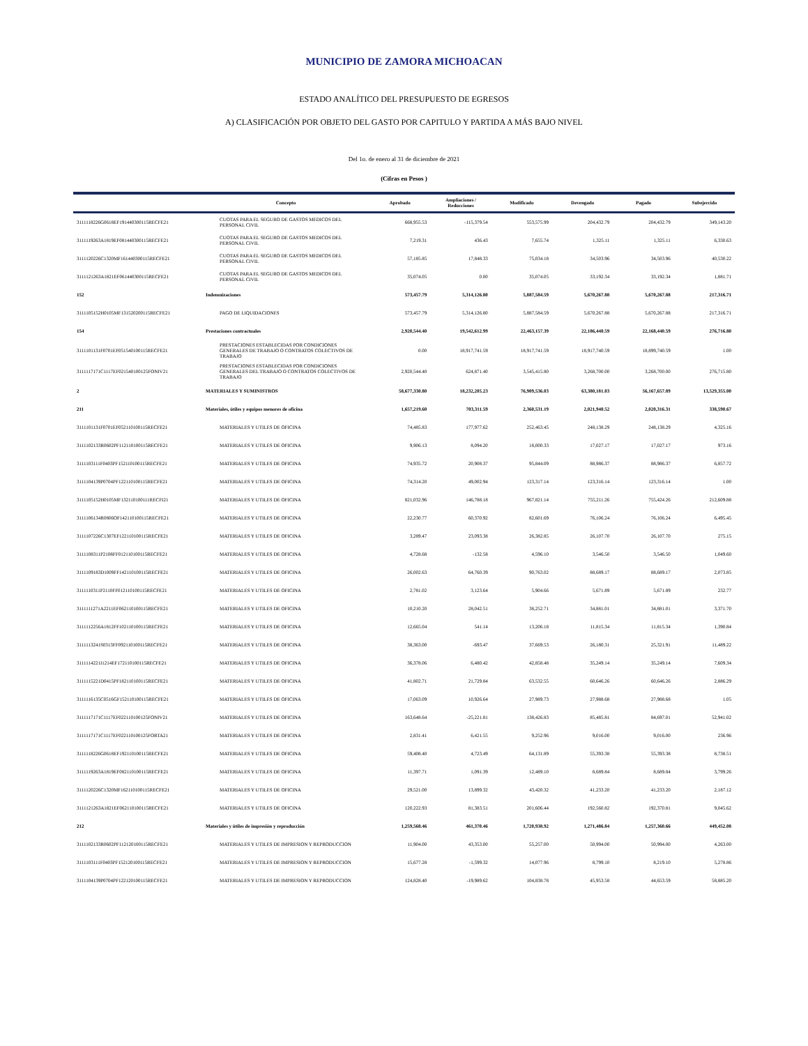MUNICIPIO DE ZAMORA MICHOACAN
ESTADO ANALÍTICO DEL PRESUPUESTO DE EGRESOS
A) CLASIFICACIÓN POR OBJETO DEL GASTO POR CAPITULO Y PARTIDA A MÁS BAJO NIVEL
Del 1o. de enero al 31 de diciembre de 2021
(Cifras en Pesos )
| | Concepto | Aprobado | Ampliaciones / Reducciones | Modificado | Devengado | Pagado | Subejercido |
| --- | --- | --- | --- | --- | --- | --- | --- |
| 3111118226G0618EF191440300115RECFE21 | CUOTAS PARA EL SEGURO DE GASTOS MEDICOS DEL PERSONAL CIVIL | 668,955.53 | -115,379.54 | 553,575.99 | 204,432.79 | 204,432.79 | 349,143.20 |
| 3111119263A1819EF081440300115RECFE21 | CUOTAS PARA EL SEGURO DE GASTOS MEDICOS DEL PERSONAL CIVIL | 7,219.31 | 436.43 | 7,655.74 | 1,325.11 | 1,325.11 | 6,330.63 |
| 3111120226C1320MF161440300115RECFE21 | CUOTAS PARA EL SEGURO DE GASTOS MEDICOS DEL PERSONAL CIVIL | 57,185.85 | 17,848.33 | 75,034.18 | 34,503.96 | 34,503.96 | 40,530.22 |
| 3111121263A1821EF061440300115RECFE21 | CUOTAS PARA EL SEGURO DE GASTOS MEDICOS DEL PERSONAL CIVIL | 35,074.05 | 0.00 | 35,074.05 | 33,192.34 | 33,192.34 | 1,881.71 |
| 152 | Indemnizaciones | 573,457.79 | 5,314,126.80 | 5,887,584.59 | 5,670,267.88 | 5,670,267.88 | 217,316.71 |
| 3111105152H0105MF131520200115RECFE21 | PAGO DE LIQUIDACIONES | 573,457.79 | 5,314,126.80 | 5,887,584.59 | 5,670,267.88 | 5,670,267.88 | 217,316.71 |
| 154 | Prestaciones contractuales | 2,920,544.40 | 19,542,612.99 | 22,463,157.39 | 22,186,440.59 | 22,168,440.59 | 276,716.80 |
| 3111101131F0701EF051540100115RECFE21 | PRESTACIONES ESTABLECIDAS POR CONDICIONES GENERALES DE TRABAJO O CONTRATOS COLECTIVOS DE TRABAJO | 0.00 | 18,917,741.59 | 18,917,741.59 | 18,917,740.59 | 18,899,740.59 | 1.00 |
| 3111117171C1117EF021540100125FONIV21 | PRESTACIONES ESTABLECIDAS POR CONDICIONES GENERALES DEL TRABAJO O CONTRATOS COLECTIVOS DE TRABAJO | 2,920,544.40 | 624,871.40 | 3,545,415.80 | 3,268,700.00 | 3,268,700.00 | 276,715.80 |
| 2 | MATERIALES Y SUMINISTROS | 58,677,330.80 | 18,232,205.23 | 76,909,536.03 | 63,380,181.03 | 56,167,657.89 | 13,529,355.00 |
| 211 | Materiales, útiles y equipos menores de oficina | 1,657,219.60 | 703,311.59 | 2,360,531.19 | 2,021,940.52 | 2,020,316.31 | 338,590.67 |
| 3111101131F0701EF052110100115RECFE21 | MATERIALES Y UTILES DE OFICINA | 74,485.83 | 177,977.62 | 252,463.45 | 248,138.29 | 248,138.29 | 4,325.16 |
| 3111102133R0602PF112110100115RECFE21 | MATERIALES Y UTILES DE OFICINA | 9,906.13 | 8,094.20 | 18,000.33 | 17,027.17 | 17,027.17 | 973.16 |
| 3111103111F0403PF152110100115RECFE21 | MATERIALES Y UTILES DE OFICINA | 74,935.72 | 20,908.37 | 95,844.09 | 88,986.37 | 88,986.37 | 6,857.72 |
| 3111104139P0704PF122110100115RECFE21 | MATERIALES Y UTILES DE OFICINA | 74,314.20 | 49,002.94 | 123,317.14 | 123,316.14 | 123,316.14 | 1.00 |
| 3111105152H0105MF132110100111RECFI21 | MATERIALES Y UTILES DE OFICINA | 821,032.96 | 146,788.18 | 967,821.14 | 755,211.26 | 755,424.26 | 212,609.88 |
| 3111106134R0806OF142110100115RECFE21 | MATERIALES Y UTILES DE OFICINA | 22,230.77 | 60,370.92 | 82,601.69 | 76,106.24 | 76,106.24 | 6,495.45 |
| 3111107226C1307EF122110100115RECFE21 | MATERIALES Y UTILES DE OFICINA | 3,289.47 | 23,093.38 | 26,382.85 | 26,107.70 | 26,107.70 | 275.15 |
| 3111108311P2108FF012110100115RECFE21 | MATERIALES Y UTILES DE OFICINA | 4,728.68 | -132.58 | 4,596.10 | 3,546.50 | 3,546.50 | 1,049.60 |
| 3111109183D1009FF142110100115RECFE21 | MATERIALES Y UTILES DE OFICINA | 26,002.63 | 64,760.39 | 90,763.02 | 88,689.17 | 88,689.17 | 2,073.85 |
| 3111110311P2110FF012110100115RECFE21 | MATERIALES Y UTILES DE OFICINA | 2,781.02 | 3,123.64 | 5,904.66 | 5,671.89 | 5,671.89 | 232.77 |
| 3111111271A2211EF062110100115RECFE21 | MATERIALES Y UTILES DE OFICINA | 10,210.20 | 28,042.51 | 38,252.71 | 34,881.01 | 34,881.01 | 3,371.70 |
| 3111112256A1812FF102110100115RECFE21 | MATERIALES Y UTILES DE OFICINA | 12,665.04 | 541.14 | 13,206.18 | 11,815.34 | 11,815.34 | 1,390.84 |
| 3111113241S0313FF092110100115RECFE21 | MATERIALES Y UTILES DE OFICINA | 38,363.00 | -693.47 | 37,669.53 | 26,180.31 | 25,321.91 | 11,489.22 |
| 3111114221I1214EF172110100115RECFE21 | MATERIALES Y UTILES DE OFICINA | 36,378.06 | 6,480.42 | 42,858.48 | 35,249.14 | 35,249.14 | 7,609.34 |
| 3111115221D0415PF182110100115RECFE21 | MATERIALES Y UTILES DE OFICINA | 41,802.71 | 21,729.84 | 63,532.55 | 60,646.26 | 60,646.26 | 2,886.29 |
| 3111116135C0516GF152110100115RECFE21 | MATERIALES Y UTILES DE OFICINA | 17,063.09 | 10,926.64 | 27,989.73 | 27,988.68 | 27,988.68 | 1.05 |
| 3111117171C1117EF022110100125FONIV21 | MATERIALES Y UTILES DE OFICINA | 163,648.64 | -25,221.81 | 138,426.83 | 85,485.81 | 84,697.01 | 52,941.02 |
| 3111117171C1117EF022110100125FORTA21 | MATERIALES Y UTILES DE OFICINA | 2,831.41 | 6,421.55 | 9,252.96 | 9,016.00 | 9,016.00 | 236.96 |
| 3111118226G0618EF192110100115RECFE21 | MATERIALES Y UTILES DE OFICINA | 59,408.40 | 4,723.49 | 64,131.89 | 55,393.38 | 55,393.38 | 8,738.51 |
| 3111119263A1819EF082110100115RECFE21 | MATERIALES Y UTILES DE OFICINA | 11,397.71 | 1,091.39 | 12,489.10 | 8,689.84 | 8,689.84 | 3,799.26 |
| 3111120226C1320MF162110100115RECFE21 | MATERIALES Y UTILES DE OFICINA | 29,521.00 | 13,899.32 | 43,420.32 | 41,233.20 | 41,233.20 | 2,187.12 |
| 3111121263A1821EF062110100115RECFE21 | MATERIALES Y UTILES DE OFICINA | 120,222.93 | 81,383.51 | 201,606.44 | 192,560.82 | 192,370.81 | 9,045.62 |
| 212 | Materiales y útiles de impresión y reproducción | 1,259,568.46 | 461,370.46 | 1,720,938.92 | 1,271,486.84 | 1,257,360.66 | 449,452.08 |
| 3111102133R0602PF112120100115RECFE21 | MATERIALES Y UTILES DE IMPRESION Y REPRODUCCION | 11,904.00 | 43,353.00 | 55,257.00 | 50,994.00 | 50,994.00 | 4,263.00 |
| 3111103111F0403PF152120100115RECFE21 | MATERIALES Y UTILES DE IMPRESION Y REPRODUCCION | 15,677.28 | -1,599.32 | 14,077.96 | 8,799.10 | 8,219.10 | 5,278.86 |
| 3111104139P0704PF122120100115RECFE21 | MATERIALES Y UTILES DE IMPRESION Y REPRODUCCION | 124,828.40 | -19,989.62 | 104,838.78 | 45,953.58 | 44,653.59 | 58,885.20 |